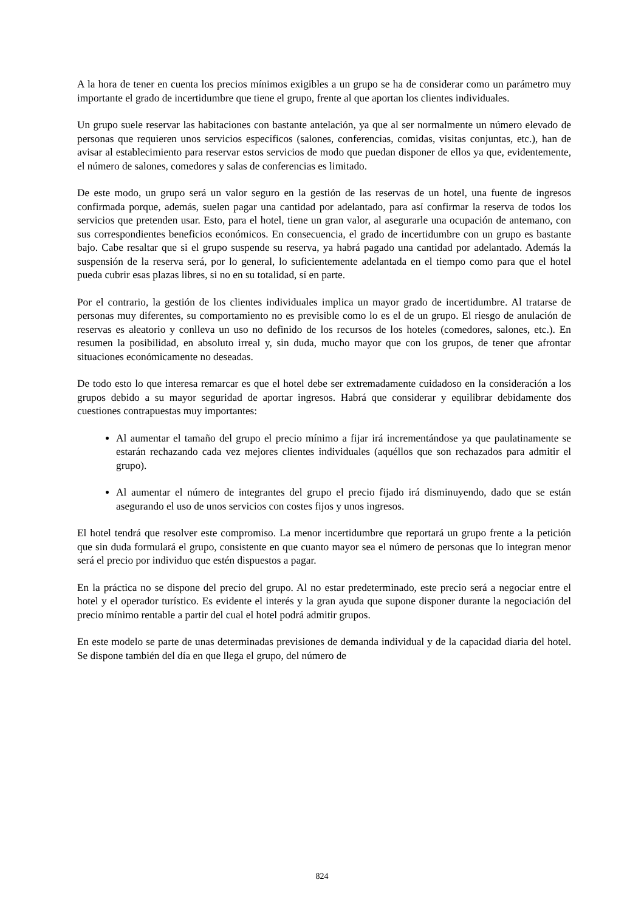A la hora de tener en cuenta los precios mínimos exigibles a un grupo se ha de considerar como un parámetro muy importante el grado de incertidumbre que tiene el grupo, frente al que aportan los clientes individuales.
Un grupo suele reservar las habitaciones con bastante antelación, ya que al ser normalmente un número elevado de personas que requieren unos servicios específicos (salones, conferencias, comidas, visitas conjuntas, etc.), han de avisar al establecimiento para reservar estos servicios de modo que puedan disponer de ellos ya que, evidentemente, el número de salones, comedores y salas de conferencias es limitado.
De este modo, un grupo será un valor seguro en la gestión de las reservas de un hotel, una fuente de ingresos confirmada porque, además, suelen pagar una cantidad por adelantado, para así confirmar la reserva de todos los servicios que pretenden usar. Esto, para el hotel, tiene un gran valor, al asegurarle una ocupación de antemano, con sus correspondientes beneficios económicos. En consecuencia, el grado de incertidumbre con un grupo es bastante bajo. Cabe resaltar que si el grupo suspende su reserva, ya habrá pagado una cantidad por adelantado. Además la suspensión de la reserva será, por lo general, lo suficientemente adelantada en el tiempo como para que el hotel pueda cubrir esas plazas libres, si no en su totalidad, sí en parte.
Por el contrario, la gestión de los clientes individuales implica un mayor grado de incertidumbre. Al tratarse de personas muy diferentes, su comportamiento no es previsible como lo es el de un grupo. El riesgo de anulación de reservas es aleatorio y conlleva un uso no definido de los recursos de los hoteles (comedores, salones, etc.). En resumen la posibilidad, en absoluto irreal y, sin duda, mucho mayor que con los grupos, de tener que afrontar situaciones económicamente no deseadas.
De todo esto lo que interesa remarcar es que el hotel debe ser extremadamente cuidadoso en la consideración a los grupos debido a su mayor seguridad de aportar ingresos. Habrá que considerar y equilibrar debidamente dos cuestiones contrapuestas muy importantes:
Al aumentar el tamaño del grupo el precio mínimo a fijar irá incrementándose ya que paulatinamente se estarán rechazando cada vez mejores clientes individuales (aquéllos que son rechazados para admitir el grupo).
Al aumentar el número de integrantes del grupo el precio fijado irá disminuyendo, dado que se están asegurando el uso de unos servicios con costes fijos y unos ingresos.
El hotel tendrá que resolver este compromiso. La menor incertidumbre que reportará un grupo frente a la petición que sin duda formulará el grupo, consistente en que cuanto mayor sea el número de personas que lo integran menor será el precio por individuo que estén dispuestos a pagar.
En la práctica no se dispone del precio del grupo. Al no estar predeterminado, este precio será a negociar entre el hotel y el operador turístico. Es evidente el interés y la gran ayuda que supone disponer durante la negociación del precio mínimo rentable a partir del cual el hotel podrá admitir grupos.
En este modelo se parte de unas determinadas previsiones de demanda individual y de la capacidad diaria del hotel. Se dispone también del día en que llega el grupo, del número de
824